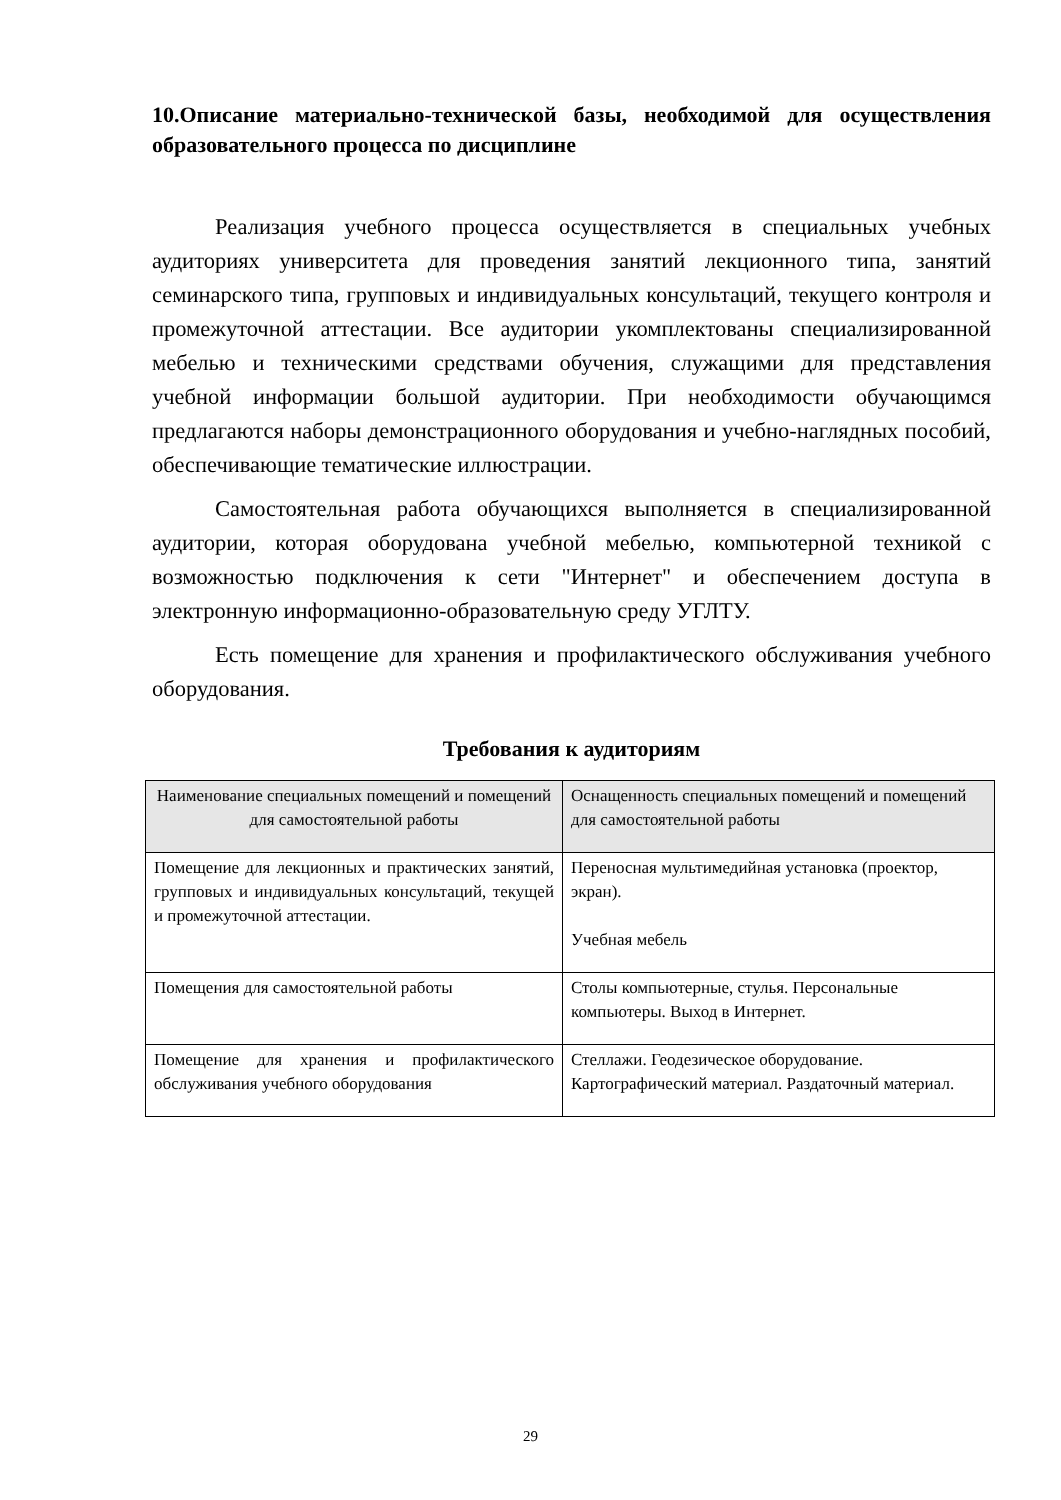10.Описание материально-технической базы, необходимой для осуществления образовательного процесса по дисциплине
Реализация учебного процесса осуществляется в специальных учебных аудиториях университета для проведения занятий лекционного типа, занятий семинарского типа, групповых и индивидуальных консультаций, текущего контроля и промежуточной аттестации. Все аудитории укомплектованы специализированной мебелью и техническими средствами обучения, служащими для представления учебной информации большой аудитории. При необходимости обучающимся предлагаются наборы демонстрационного оборудования и учебно-наглядных пособий, обеспечивающие тематические иллюстрации.
Самостоятельная работа обучающихся выполняется в специализированной аудитории, которая оборудована учебной мебелью, компьютерной техникой с возможностью подключения к сети "Интернет" и обеспечением доступа в электронную информационно-образовательную среду УГЛТУ.
Есть помещение для хранения и профилактического обслуживания учебного оборудования.
Требования к аудиториям
| Наименование специальных помещений и помещений для самостоятельной работы | Оснащенность специальных помещений и помещений для самостоятельной работы |
| --- | --- |
| Помещение для лекционных и практических занятий, групповых и индивидуальных консультаций, текущей и промежуточной аттестации. | Переносная мультимедийная установка (проектор, экран). Учебная мебель |
| Помещения для самостоятельной работы | Столы компьютерные, стулья. Персональные компьютеры. Выход в Интернет. |
| Помещение для хранения и профилактического обслуживания учебного оборудования | Стеллажи. Геодезическое оборудование. Картографический материал. Раздаточный материал. |
29